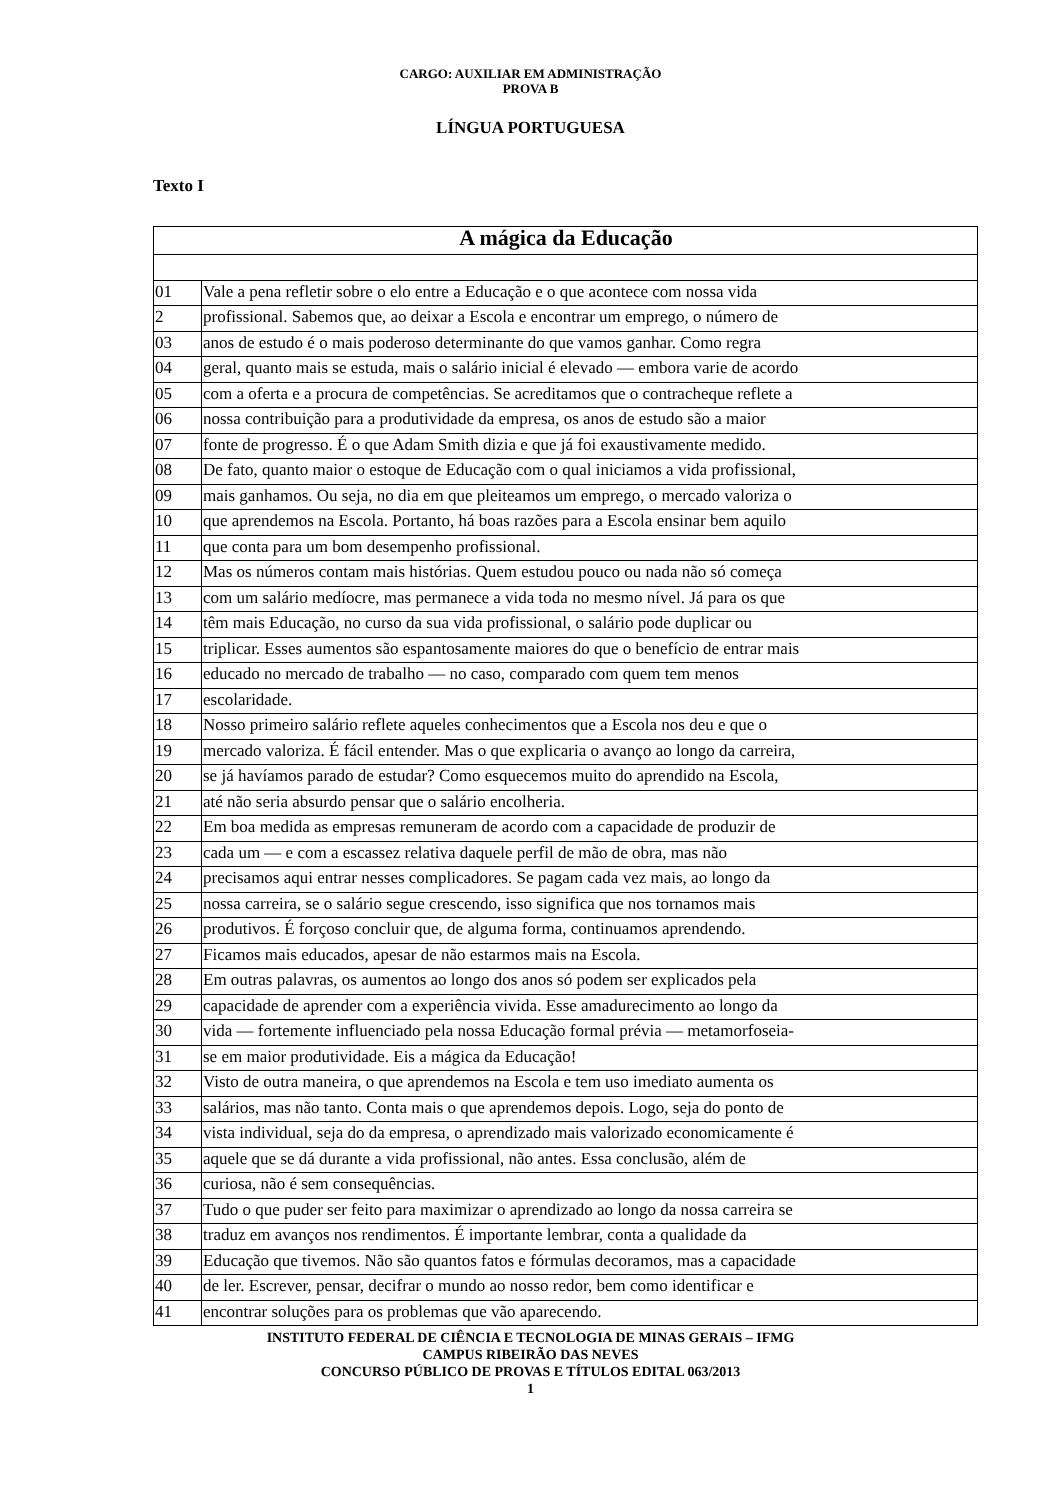CARGO: AUXILIAR EM ADMINISTRAÇÃO
PROVA B
LÍNGUA PORTUGUESA
Texto I
| A mágica da Educação | |
| 01 | Vale a pena refletir sobre o elo entre a Educação e o que acontece com nossa vida |
| 2 | profissional. Sabemos que, ao deixar a Escola e encontrar um emprego, o número de |
| 03 | anos de estudo é o mais poderoso determinante do que vamos ganhar. Como regra |
| 04 | geral, quanto mais se estuda, mais o salário inicial é elevado — embora varie de acordo |
| 05 | com a oferta e a procura de competências. Se acreditamos que o contracheque reflete a |
| 06 | nossa contribuição para a produtividade da empresa, os anos de estudo são a maior |
| 07 | fonte de progresso. É o que Adam Smith dizia e que já foi exaustivamente medido. |
| 08 | De fato, quanto maior o estoque de Educação com o qual iniciamos a vida profissional, |
| 09 | mais ganhamos. Ou seja, no dia em que pleiteamos um emprego, o mercado valoriza o |
| 10 | que aprendemos na Escola. Portanto, há boas razões para a Escola ensinar bem aquilo |
| 11 | que conta para um bom desempenho profissional. |
| 12 | Mas os números contam mais histórias. Quem estudou pouco ou nada não só começa |
| 13 | com um salário medíocre, mas permanece a vida toda no mesmo nível. Já para os que |
| 14 | têm mais Educação, no curso da sua vida profissional, o salário pode duplicar ou |
| 15 | triplicar. Esses aumentos são espantosamente maiores do que o benefício de entrar mais |
| 16 | educado no mercado de trabalho — no caso, comparado com quem tem menos |
| 17 | escolaridade. |
| 18 | Nosso primeiro salário reflete aqueles conhecimentos que a Escola nos deu e que o |
| 19 | mercado valoriza. É fácil entender. Mas o que explicaria o avanço ao longo da carreira, |
| 20 | se já havíamos parado de estudar? Como esquecemos muito do aprendido na Escola, |
| 21 | até não seria absurdo pensar que o salário encolheria. |
| 22 | Em boa medida as empresas remuneram de acordo com a capacidade de produzir de |
| 23 | cada um — e com a escassez relativa daquele perfil de mão de obra, mas não |
| 24 | precisamos aqui entrar nesses complicadores. Se pagam cada vez mais, ao longo da |
| 25 | nossa carreira, se o salário segue crescendo, isso significa que nos tornamos mais |
| 26 | produtivos. É forçoso concluir que, de alguma forma, continuamos aprendendo. |
| 27 | Ficamos mais educados, apesar de não estarmos mais na Escola. |
| 28 | Em outras palavras, os aumentos ao longo dos anos só podem ser explicados pela |
| 29 | capacidade de aprender com a experiência vivida. Esse amadurecimento ao longo da |
| 30 | vida — fortemente influenciado pela nossa Educação formal prévia — metamorfoseia- |
| 31 | se em maior produtividade. Eis a mágica da Educação! |
| 32 | Visto de outra maneira, o que aprendemos na Escola e tem uso imediato aumenta os |
| 33 | salários, mas não tanto. Conta mais o que aprendemos depois. Logo, seja do ponto de |
| 34 | vista individual, seja do da empresa, o aprendizado mais valorizado economicamente é |
| 35 | aquele que se dá durante a vida profissional, não antes. Essa conclusão, além de |
| 36 | curiosa, não é sem consequências. |
| 37 | Tudo o que puder ser feito para maximizar o aprendizado ao longo da nossa carreira se |
| 38 | traduz em avanços nos rendimentos. É importante lembrar, conta a qualidade da |
| 39 | Educação que tivemos. Não são quantos fatos e fórmulas decoramos, mas a capacidade |
| 40 | de ler. Escrever, pensar, decifrar o mundo ao nosso redor, bem como identificar e |
| 41 | encontrar soluções para os problemas que vão aparecendo. |
INSTITUTO FEDERAL DE CIÊNCIA E TECNOLOGIA DE MINAS GERAIS – IFMG
CAMPUS RIBEIRÃO DAS NEVES
CONCURSO PÚBLICO DE PROVAS E TÍTULOS EDITAL 063/2013
1